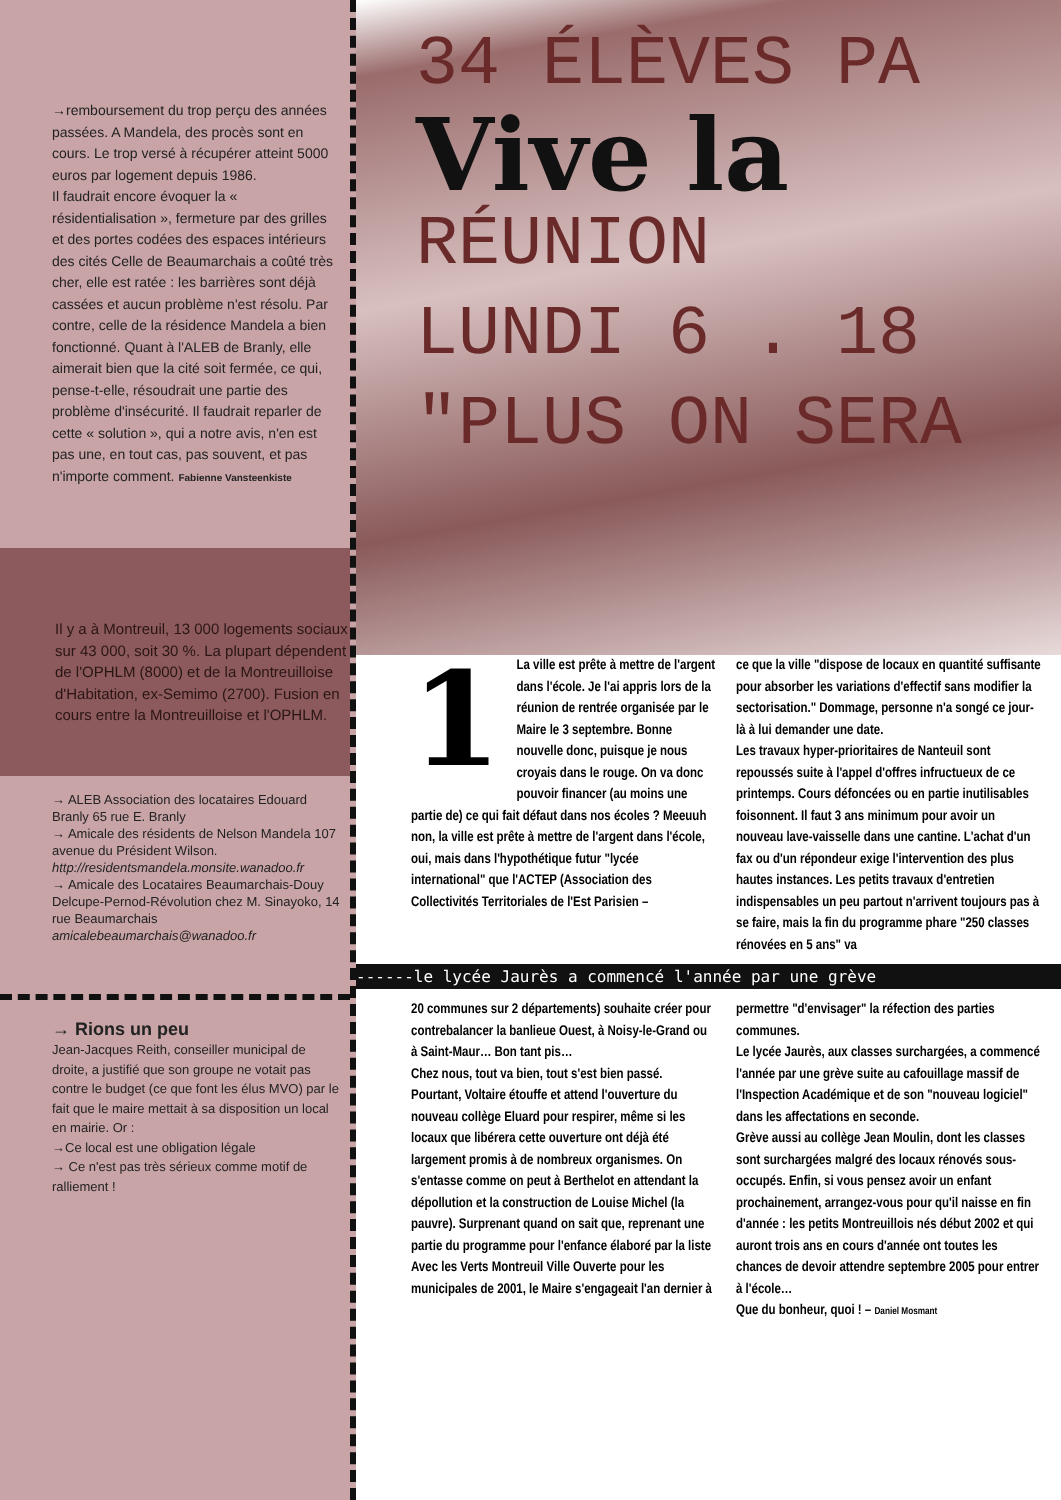→remboursement du trop perçu des années passées. A Mandela, des procès sont en cours. Le trop versé à récupérer atteint 5000 euros par logement depuis 1986.
Il faudrait encore évoquer la « résidentialisation », fermeture par des grilles et des portes codées des espaces intérieurs des cités Celle de Beaumarchais a coûté très cher, elle est ratée : les barrières sont déjà cassées et aucun problème n'est résolu. Par contre, celle de la résidence Mandela a bien fonctionné. Quant à l'ALEB de Branly, elle aimerait bien que la cité soit fermée, ce qui, pense-t-elle, résoudrait une partie des problème d'insécurité. Il faudrait reparler de cette « solution », qui a notre avis, n'en est pas une, en tout cas, pas souvent, et pas n'importe comment. Fabienne Vansteenkiste
Il y a à Montreuil, 13 000 logements sociaux sur 43 000, soit 30 %. La plupart dépendent de l'OPHLM (8000) et de la Montreuilloise d'Habitation, ex-Semimo (2700). Fusion en cours entre la Montreuilloise et l'OPHLM.
→ ALEB Association des locataires Edouard Branly 65 rue E. Branly
→ Amicale des résidents de Nelson Mandela 107 avenue du Président Wilson.
http://residentsmandela.monsite.wanadoo.fr
→ Amicale des Locataires Beaumarchais-Douy Delcupe-Pernod-Révolution chez M. Sinayoko, 14 rue Beaumarchais
amicalebeaumarchais@wanadoo.fr
→ Rions un peu
Jean-Jacques Reith, conseiller municipal de droite, a justifié que son groupe ne votait pas contre le budget (ce que font les élus MVO) par le fait que le maire mettait à sa disposition un local en mairie. Or :
→Ce local est une obligation légale
→ Ce n'est pas très sérieux comme motif de ralliement !
34 ÉLÈVES PA
Vive la
RÉUNION
LUNDI 6 . 18
"PLUS ON SERA
1 La ville est prête à mettre de l'argent dans l'école. Je l'ai appris lors de la réunion de rentrée organisée par le Maire le 3 septembre. Bonne nouvelle donc, puisque je nous croyais dans le rouge. On va donc pouvoir financer (au moins une partie de) ce qui fait défaut dans nos écoles ? Meeuuh non, la ville est prête à mettre de l'argent dans l'école, oui, mais dans l'hypothétique futur "lycée international" que l'ACTEP (Association des Collectivités Territoriales de l'Est Parisien –
ce que la ville "dispose de locaux en quantité suffisante pour absorber les variations d'effectif sans modifier la sectorisation." Dommage, personne n'a songé ce jour-là à lui demander une date.
Les travaux hyper-prioritaires de Nanteuil sont repoussés suite à l'appel d'offres infructueux de ce printemps. Cours défoncées ou en partie inutilisables foisonnent. Il faut 3 ans minimum pour avoir un nouveau lave-vaisselle dans une cantine. L'achat d'un fax ou d'un répondeur exige l'intervention des plus hautes instances. Les petits travaux d'entretien indispensables un peu partout n'arrivent toujours pas à se faire, mais la fin du programme phare "250 classes rénovées en 5 ans" va
------le lycée Jaurès a commencé l'année par une grève
20 communes sur 2 départements) souhaite créer pour contrebalancer la banlieue Ouest, à Noisy-le-Grand ou à Saint-Maur… Bon tant pis…
Chez nous, tout va bien, tout s'est bien passé. Pourtant, Voltaire étouffe et attend l'ouverture du nouveau collège Eluard pour respirer, même si les locaux que libérera cette ouverture ont déjà été largement promis à de nombreux organismes. On s'entasse comme on peut à Berthelot en attendant la dépollution et la construction de Louise Michel (la pauvre). Surprenant quand on sait que, reprenant une partie du programme pour l'enfance élaboré par la liste Avec les Verts Montreuil Ville Ouverte pour les municipales de 2001, le Maire s'engageait l'an dernier à
permettre "d'envisager" la réfection des parties communes.
Le lycée Jaurès, aux classes surchargées, a commencé l'année par une grève suite au cafouillage massif de l'Inspection Académique et de son "nouveau logiciel" dans les affectations en seconde.
Grève aussi au collège Jean Moulin, dont les classes sont surchargées malgré des locaux rénovés sous-occupés. Enfin, si vous pensez avoir un enfant prochainement, arrangez-vous pour qu'il naisse en fin d'année : les petits Montreuillois nés début 2002 et qui auront trois ans en cours d'année ont toutes les chances de devoir attendre septembre 2005 pour entrer à l'école…
Que du bonheur, quoi ! – Daniel Mosmant